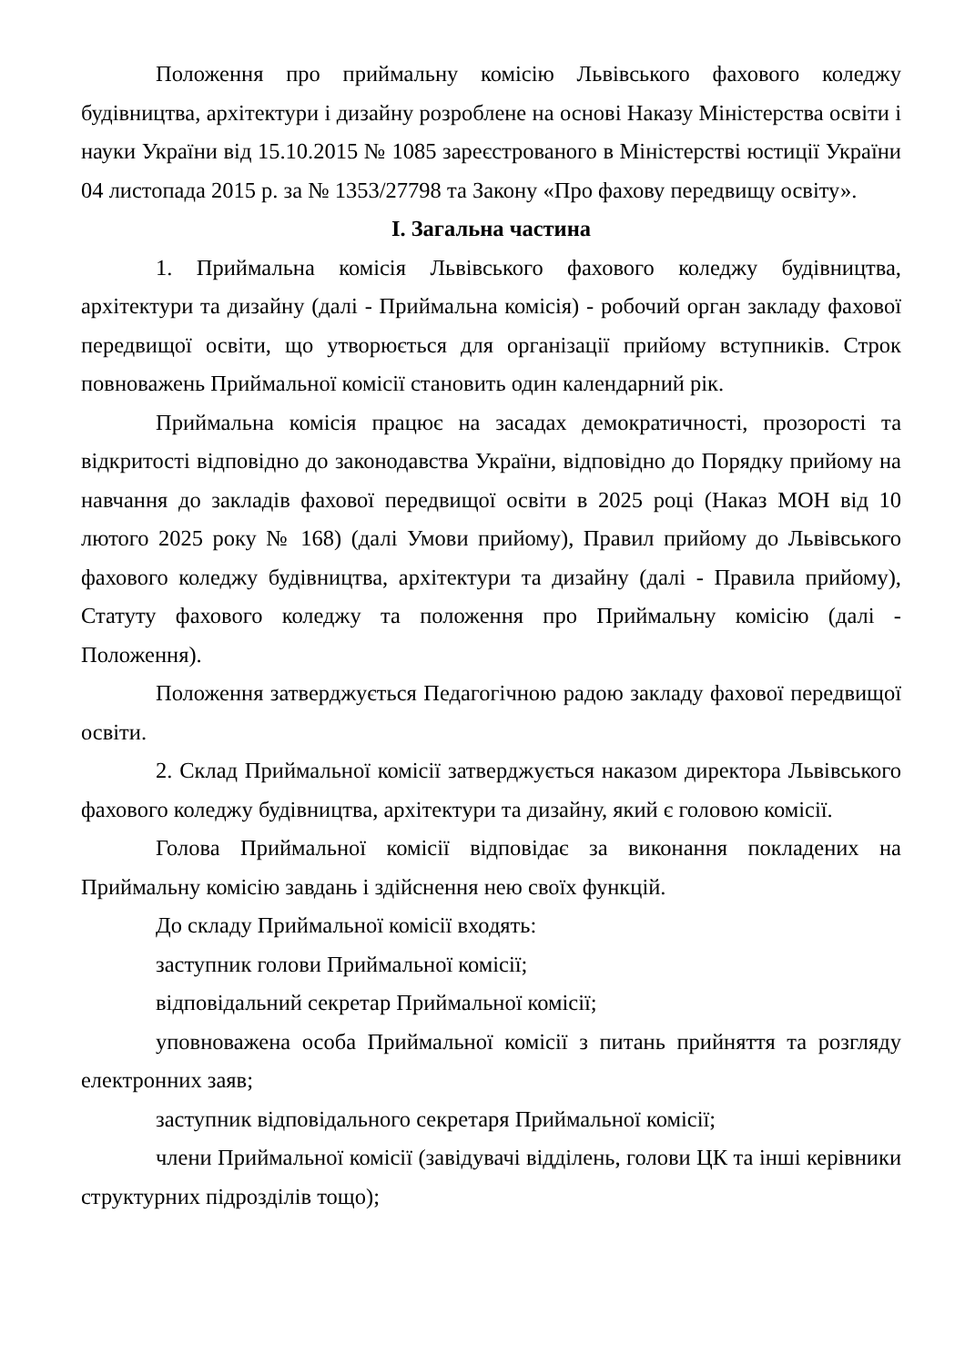Положення про приймальну комісію Львівського фахового коледжу будівництва, архітектури і дизайну розроблене на основі Наказу Міністерства освіти і науки України від 15.10.2015 № 1085 зареєстрованого в Міністерстві юстиції України 04 листопада 2015 р. за № 1353/27798 та Закону «Про фахову передвищу освіту».
І. Загальна частина
1. Приймальна комісія Львівського фахового коледжу будівництва, архітектури та дизайну (далі - Приймальна комісія) - робочий орган закладу фахової передвищої освіти, що утворюється для організації прийому вступників. Строк повноважень Приймальної комісії становить один календарний рік.
Приймальна комісія працює на засадах демократичності, прозорості та відкритості відповідно до законодавства України, відповідно до Порядку прийому на навчання до закладів фахової передвищої освіти в 2025 році (Наказ МОН від 10 лютого 2025 року № 168) (далі Умови прийому), Правил прийому до Львівського фахового коледжу будівництва, архітектури та дизайну (далі - Правила прийому), Статуту фахового коледжу та положення про Приймальну комісію (далі - Положення).
Положення затверджується Педагогічною радою закладу фахової передвищої освіти.
2. Склад Приймальної комісії затверджується наказом директора Львівського фахового коледжу будівництва, архітектури та дизайну, який є головою комісії.
Голова Приймальної комісії відповідає за виконання покладених на Приймальну комісію завдань і здійснення нею своїх функцій.
До складу Приймальної комісії входять:
заступник голови Приймальної комісії;
відповідальний секретар Приймальної комісії;
уповноважена особа Приймальної комісії з питань прийняття та розгляду електронних заяв;
заступник відповідального секретаря Приймальної комісії;
члени Приймальної комісії (завідувачі відділень, голови ЦК та інші керівники структурних підрозділів тощо);